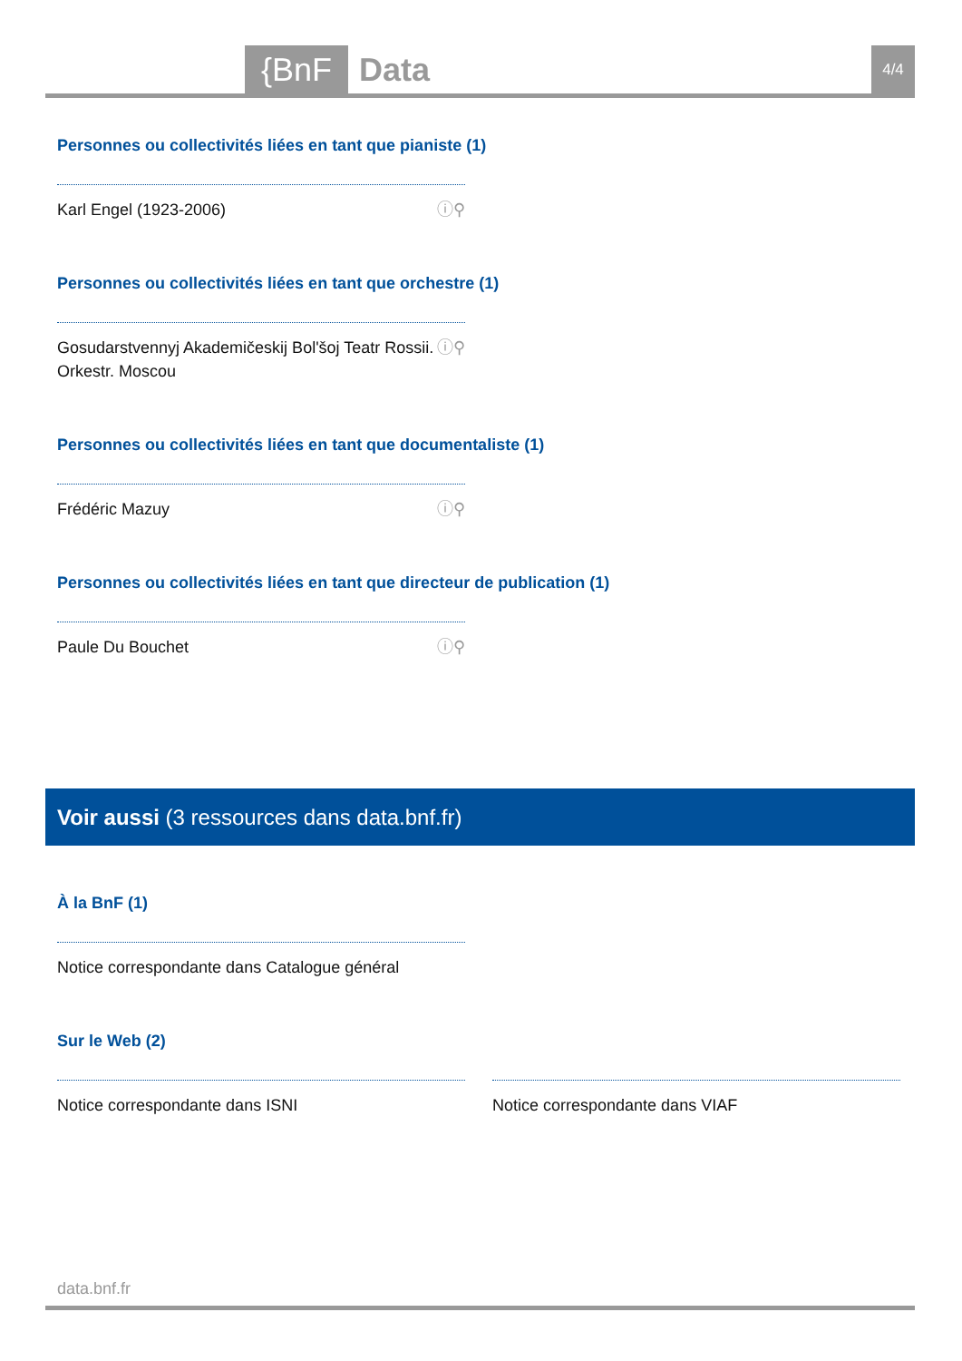{BnF Data 4/4
Personnes ou collectivités liées en tant que pianiste (1)
Karl Engel (1923-2006) ⓘ⚲
Personnes ou collectivités liées en tant que orchestre (1)
Gosudarstvennyj Akademičeskij Bolʹšoj Teatr Rossii. Orkestr. Moscou ⓘ⚲
Personnes ou collectivités liées en tant que documentaliste (1)
Frédéric Mazuy ⓘ⚲
Personnes ou collectivités liées en tant que directeur de publication (1)
Paule Du Bouchet ⓘ⚲
Voir aussi (3 ressources dans data.bnf.fr)
À la BnF (1)
Notice correspondante dans Catalogue général
Sur le Web (2)
Notice correspondante dans ISNI Notice correspondante dans VIAF
data.bnf.fr